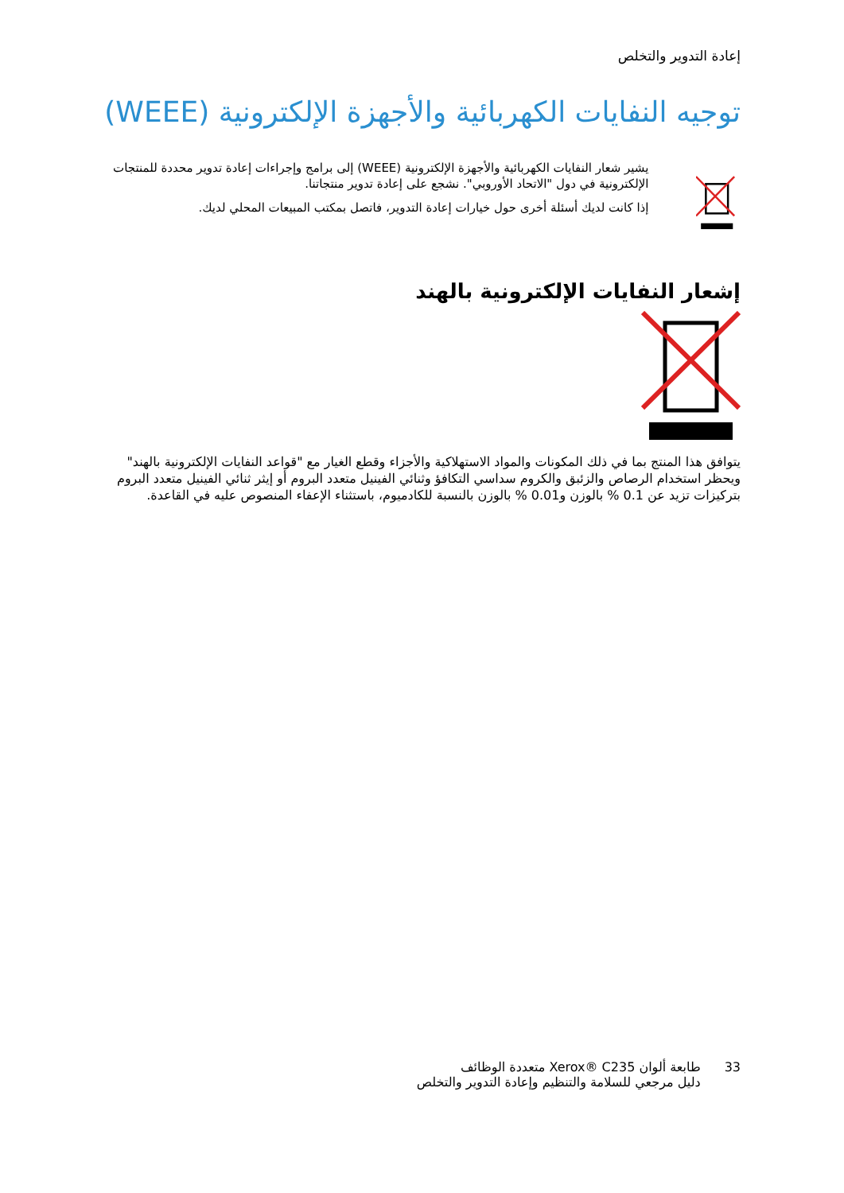إعادة التدوير والتخلص
توجيه النفايات الكهربائية والأجهزة الإلكترونية (WEEE)
يشير شعار النفايات الكهربائية والأجهزة الإلكترونية (WEEE) إلى برامج وإجراءات إعادة تدوير محددة للمنتجات الإلكترونية في دول "الاتحاد الأوروبي". نشجع على إعادة تدوير منتجاتنا.
إذا كانت لديك أسئلة أخرى حول خيارات إعادة التدوير، فاتصل بمكتب المبيعات المحلي لديك.
إشعار النفايات الإلكترونية بالهند
يتوافق هذا المنتج بما في ذلك المكونات والمواد الاستهلاكية والأجزاء وقطع الغيار مع "قواعد النفايات الإلكترونية بالهند" ويحظر استخدام الرصاص والزئبق والكروم سداسي التكافؤ وثنائي الفينيل متعدد البروم أو إيثر ثنائي الفينيل متعدد البروم بتركيزات تزيد عن 0.1 % بالوزن و0.01 % بالوزن بالنسبة للكادميوم، باستثناء الإعفاء المنصوص عليه في القاعدة.
33 طابعة ألوان Xerox® C235 متعددة الوظائف
دليل مرجعي للسلامة والتنظيم وإعادة التدوير والتخلص